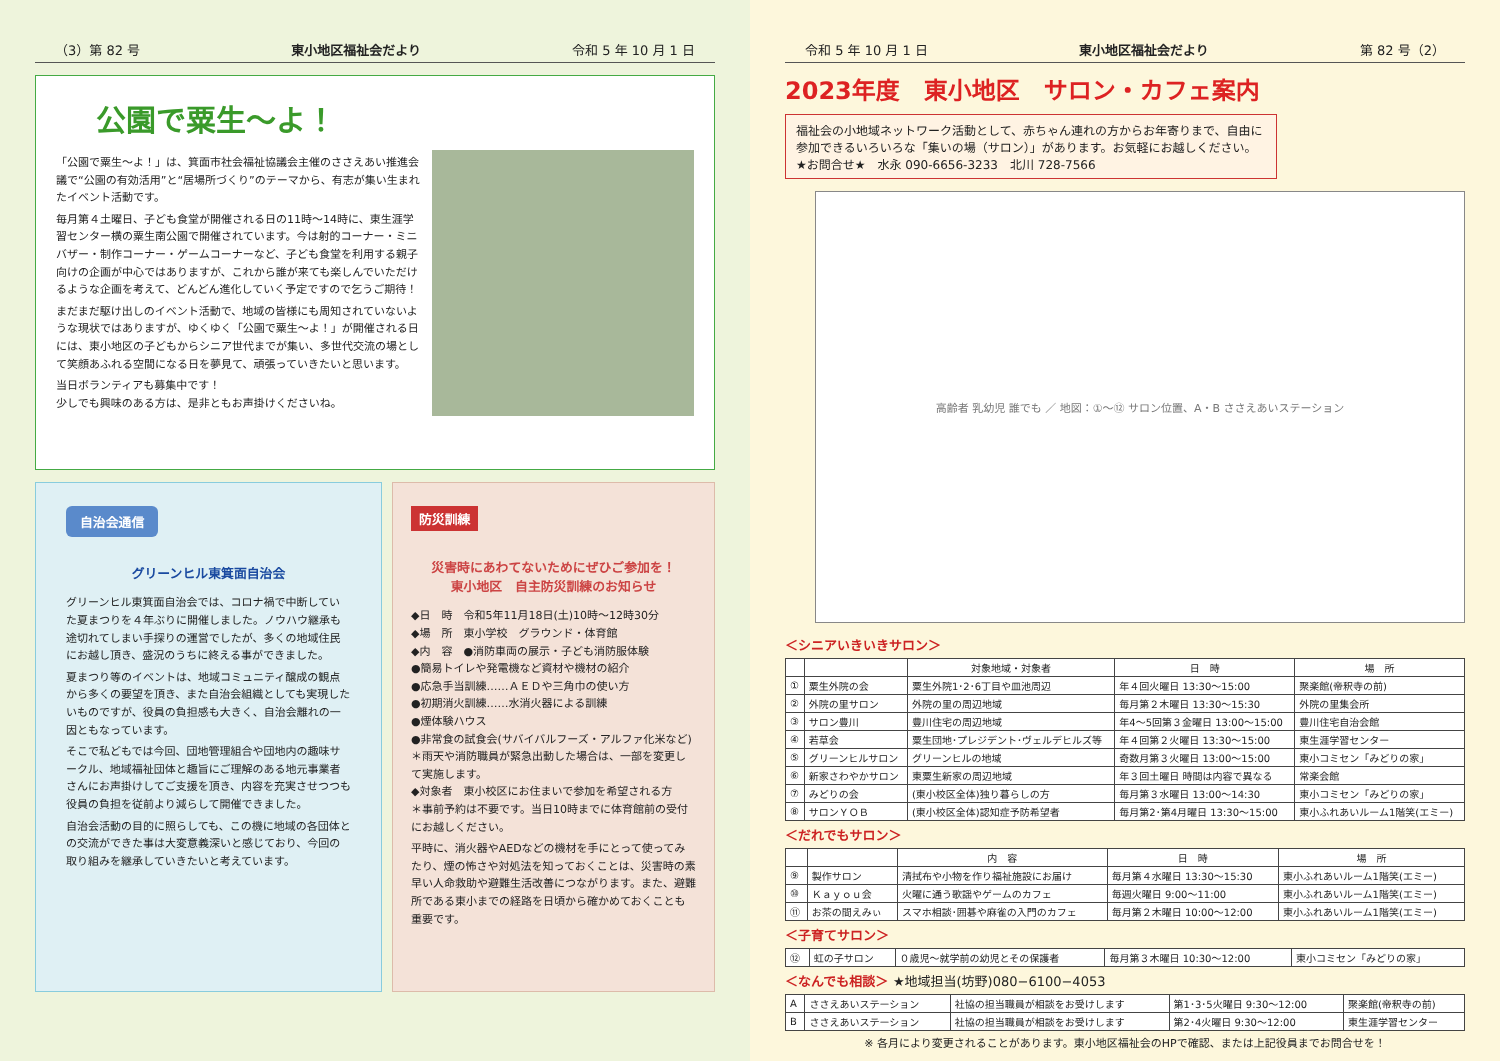（3）第 82 号 東小地区福祉会だより 令和 5 年 10 月 1 日
公園で粟生〜よ！
「公園で粟生〜よ！」は、箕面市社会福祉協議会主催のささえあい推進会議で“公園の有効活用”と“居場所づくり”のテーマから、有志が集い生まれたイベント活動です。
毎月第４土曜日、子ども食堂が開催される日の11時〜14時に、東生涯学習センター横の粟生南公園で開催されています。今は射的コーナー・ミニバザー・制作コーナー・ゲームコーナーなど、子ども食堂を利用する親子向けの企画が中心ではありますが、これから誰が来ても楽しんでいただけるような企画を考えて、どんどん進化していく予定ですので乞うご期待！
まだまだ駆け出しのイベント活動で、地域の皆様にも周知されていないような現状ではありますが、ゆくゆく「公園で粟生〜よ！」が開催される日には、東小地区の子どもからシニア世代までが集い、多世代交流の場として笑顔あふれる空間になる日を夢見て、頑張っていきたいと思います。
当日ボランティアも募集中です！
少しでも興味のある方は、是非ともお声掛けくださいね。
自治会通信
グリーンヒル東箕面自治会
グリーンヒル東箕面自治会では、コロナ禍で中断していた夏まつりを４年ぶりに開催しました。ノウハウ継承も途切れてしまい手探りの運営でしたが、多くの地域住民にお越し頂き、盛況のうちに終える事ができました。
夏まつり等のイベントは、地域コミュニティ醸成の観点から多くの要望を頂き、また自治会組織としても実現したいものですが、役員の負担感も大きく、自治会離れの一因ともなっています。
そこで私どもでは今回、団地管理組合や団地内の趣味サークル、地域福祉団体と趣旨にご理解のある地元事業者さんにお声掛けしてご支援を頂き、内容を充実させつつも役員の負担を従前より減らして開催できました。
自治会活動の目的に照らしても、この機に地域の各団体との交流ができた事は大変意義深いと感じており、今回の取り組みを継承していきたいと考えています。
防災訓練
災害時にあわてないためにぜひご参加を！
東小地区　自主防災訓練のお知らせ
◆日　時　令和5年11月18日(土)10時〜12時30分
◆場　所　東小学校　グラウンド・体育館
◆内　容　●消防車両の展示・子ども消防服体験
●簡易トイレや発電機など資材や機材の紹介
●応急手当訓練……ＡＥＤや三角巾の使い方
●初期消火訓練……水消火器による訓練
●煙体験ハウス
●非常食の試食会(サバイバルフーズ・アルファ化米など)
＊雨天や消防職員が緊急出動した場合は、一部を変更して実施します。
◆対象者　東小校区にお住まいで参加を希望される方
＊事前予約は不要です。当日10時までに体育館前の受付にお越しください。
平時に、消火器やAEDなどの機材を手にとって使ってみたり、煙の怖さや対処法を知っておくことは、災害時の素早い人命救助や避難生活改善につながります。また、避難所である東小までの経路を日頃から確かめておくことも重要です。
令和 5 年 10 月 1 日 東小地区福祉会だより 第 82 号（2）
2023年度　東小地区　サロン・カフェ案内
福祉会の小地域ネットワーク活動として、赤ちゃん連れの方からお年寄りまで、自由に参加できるいろいろな「集いの場（サロン）」があります。お気軽にお越しください。
★お問合せ★　水永 090-6656-3233　北川 728-7566
高齢者 乳幼児 誰でも ／ 地図：①〜⑫ サロン位置、A・B ささえあいステーション
＜シニアいきいきサロン＞
| | | 対象地域・対象者 | 日 時 | 場 所 |
| --- | --- | --- | --- | --- |
| ① | 粟生外院の会 | 粟生外院1･2･6丁目や皿池周辺 | 年４回火曜日 13:30〜15:00 | 聚楽館(帝釈寺の前) |
| ② | 外院の里サロン | 外院の里の周辺地域 | 毎月第２木曜日 13:30〜15:30 | 外院の里集会所 |
| ③ | サロン豊川 | 豊川住宅の周辺地域 | 年4〜5回第３金曜日 13:00〜15:00 | 豊川住宅自治会館 |
| ④ | 若草会 | 粟生団地･プレジデント･ヴェルデヒルズ等 | 年４回第２火曜日 13:30〜15:00 | 東生涯学習センター |
| ⑤ | グリーンヒルサロン | グリーンヒルの地域 | 奇数月第３火曜日 13:00〜15:00 | 東小コミセン「みどりの家」 |
| ⑥ | 新家さわやかサロン | 東粟生新家の周辺地域 | 年３回土曜日 時間は内容で異なる | 常楽会館 |
| ⑦ | みどりの会 | (東小校区全体)独り暮らしの方 | 毎月第３水曜日 13:00〜14:30 | 東小コミセン「みどりの家」 |
| ⑧ | サロンＹＯＢ | (東小校区全体)認知症予防希望者 | 毎月第2･第4月曜日 13:30〜15:00 | 東小ふれあいルーム1階笑(エミー) |
＜だれでもサロン＞
| | | 内 容 | 日 時 | 場 所 |
| --- | --- | --- | --- | --- |
| ⑨ | 製作サロン | 清拭布や小物を作り福祉施設にお届け | 毎月第４水曜日 13:30〜15:30 | 東小ふれあいルーム1階笑(エミー) |
| ⑩ | Ｋａｙｏｕ会 | 火曜に通う歌謡やゲームのカフェ | 毎週火曜日 9:00〜11:00 | 東小ふれあいルーム1階笑(エミー) |
| ⑪ | お茶の間えみぃ | スマホ相談･囲碁や麻雀の入門のカフェ | 毎月第２木曜日 10:00〜12:00 | 東小ふれあいルーム1階笑(エミー) |
＜子育てサロン＞
| ⑫ | 虹の子サロン | ０歳児〜就学前の幼児とその保護者 | 毎月第３木曜日 10:30〜12:00 | 東小コミセン「みどりの家」 |
＜なんでも相談＞ ★地域担当(坊野)080−6100−4053
| A | ささえあいステーション | 社協の担当職員が相談をお受けします | 第1･3･5火曜日 9:30〜12:00 | 聚楽館(帝釈寺の前) |
| B | ささえあいステーション | 社協の担当職員が相談をお受けします | 第2･4火曜日 9:30〜12:00 | 東生涯学習センター |
※ 各月により変更されることがあります。東小地区福祉会のHPで確認、または上記役員までお問合せを！